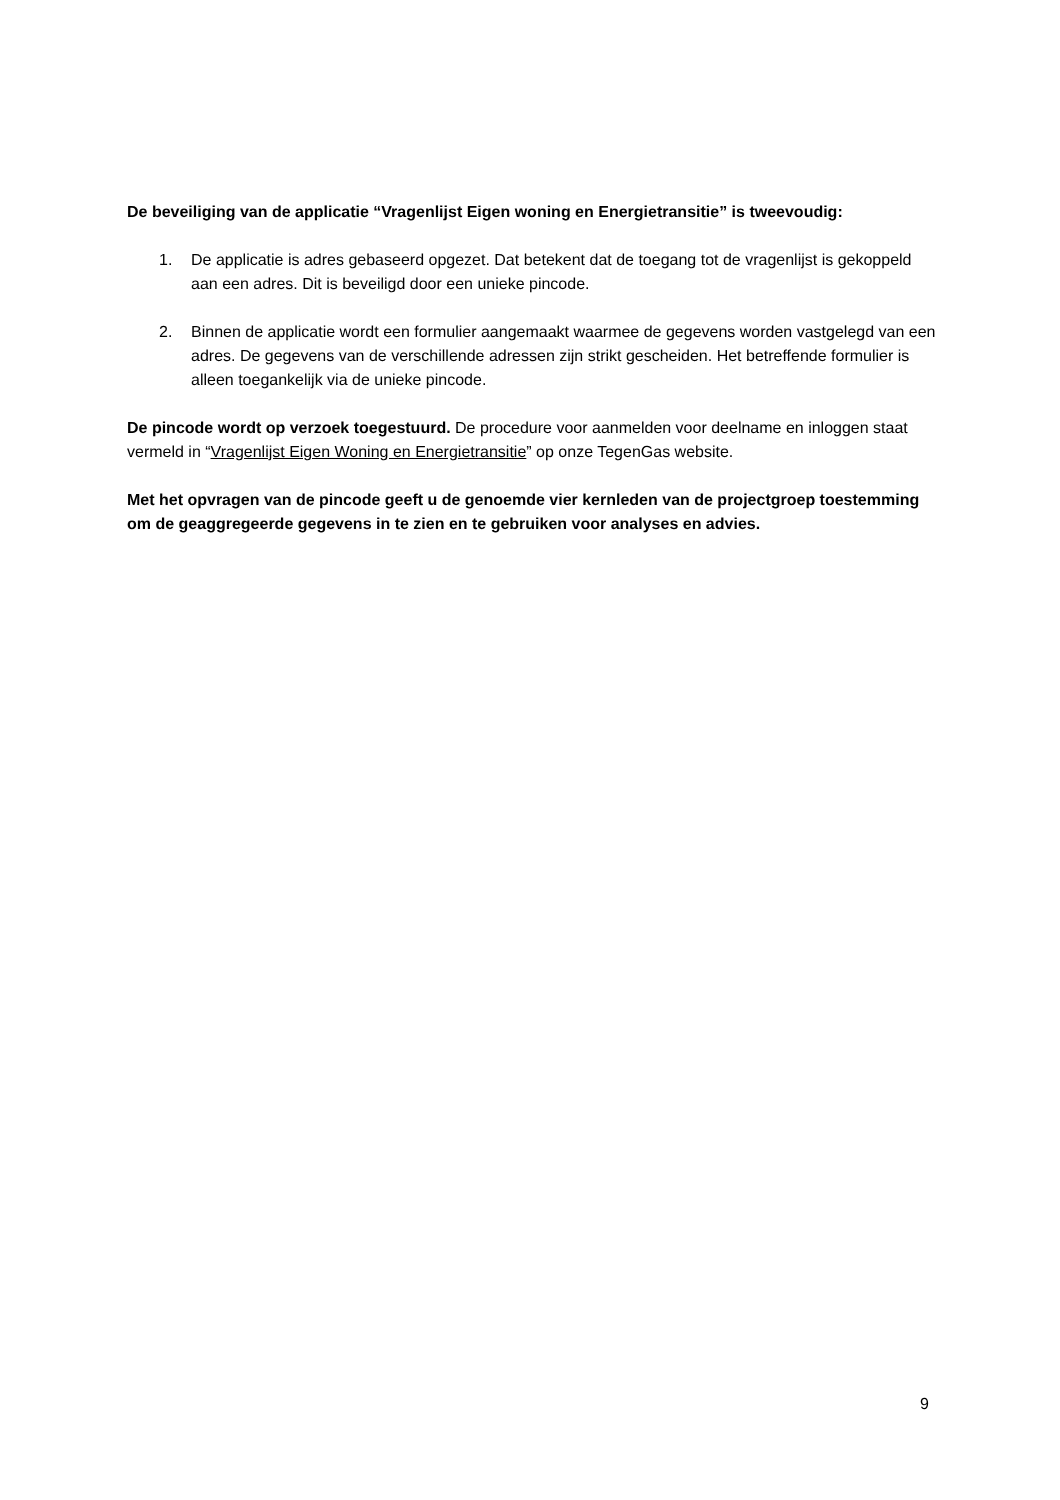De beveiliging van de applicatie “Vragenlijst Eigen woning en Energietransitie” is tweevoudig:
1. De applicatie is adres gebaseerd opgezet. Dat betekent dat de toegang tot de vragenlijst is gekoppeld aan een adres. Dit is beveiligd door een unieke pincode.
2. Binnen de applicatie wordt een formulier aangemaakt waarmee de gegevens worden vastgelegd van een adres. De gegevens van de verschillende adressen zijn strikt gescheiden. Het betreffende formulier is alleen toegankelijk via de unieke pincode.
De pincode wordt op verzoek toegestuurd. De procedure voor aanmelden voor deelname en inloggen staat vermeld in “Vragenlijst Eigen Woning en Energietransitie” op onze TegenGas website.
Met het opvragen van de pincode geeft u de genoemde vier kernleden van de projectgroep toestemming om de geaggregeerde gegevens in te zien en te gebruiken voor analyses en advies.
9